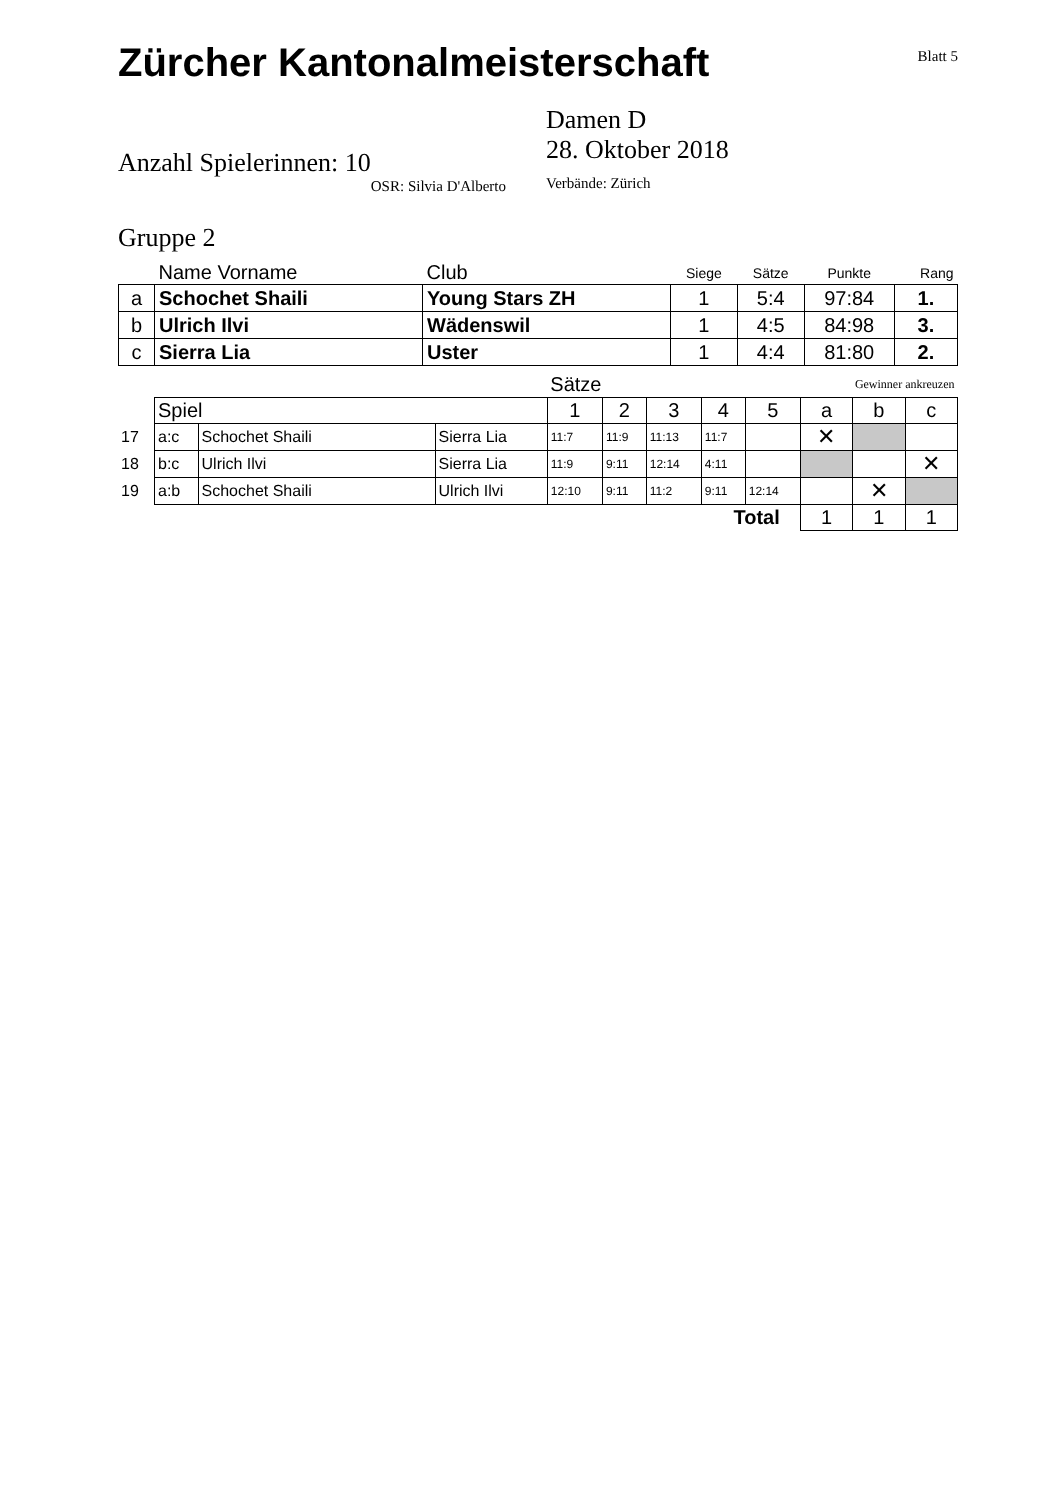Zürcher Kantonalmeisterschaft Blatt 5
Anzahl Spielerinnen: 10
OSR: Silvia D'Alberto
Damen D
28. Oktober 2018
Verbände: Zürich
Gruppe 2
| | Name Vorname | Club | Siege | Sätze | Punkte | Rang |
| --- | --- | --- | --- | --- | --- | --- |
| a | Schochet Shaili | Young Stars ZH | 1 | 5:4 | 97:84 | 1. |
| b | Ulrich Ilvi | Wädenswil | 1 | 4:5 | 84:98 | 3. |
| c | Sierra Lia | Uster | 1 | 4:4 | 81:80 | 2. |
| | | | | Sätze | | | | | Gewinner ankreuzen | | |
| | Spiel | | | 1 | 2 | 3 | 4 | 5 | a | b | c |
| 17 | a:c | Schochet Shaili | Sierra Lia | 11:7 | 11:9 | 11:13 | 11:7 | | ✕ | | |
| 18 | b:c | Ulrich Ilvi | Sierra Lia | 11:9 | 9:11 | 12:14 | 4:11 | | | | ✕ |
| 19 | a:b | Schochet Shaili | Ulrich Ilvi | 12:10 | 9:11 | 11:2 | 9:11 | 12:14 | | ✕ | |
| Total | | | | | | | | | 1 | 1 | 1 |